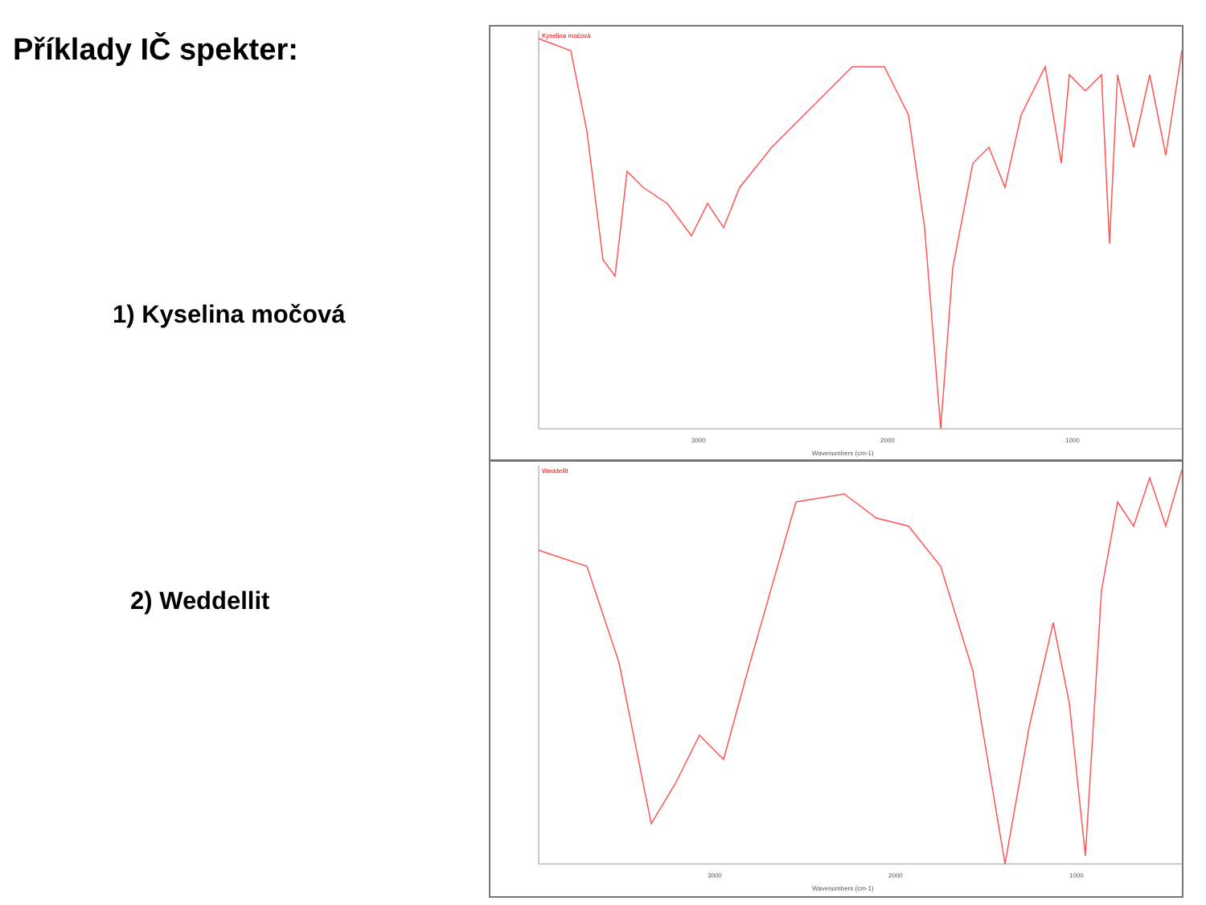Příklady IČ spekter:
1) Kyselina močová
2) Weddellit
Kyselina močová
3000
2000
1000
Wavenumbers (cm-1)
Weddellit
3000
2000
1000
Wavenumbers (cm-1)